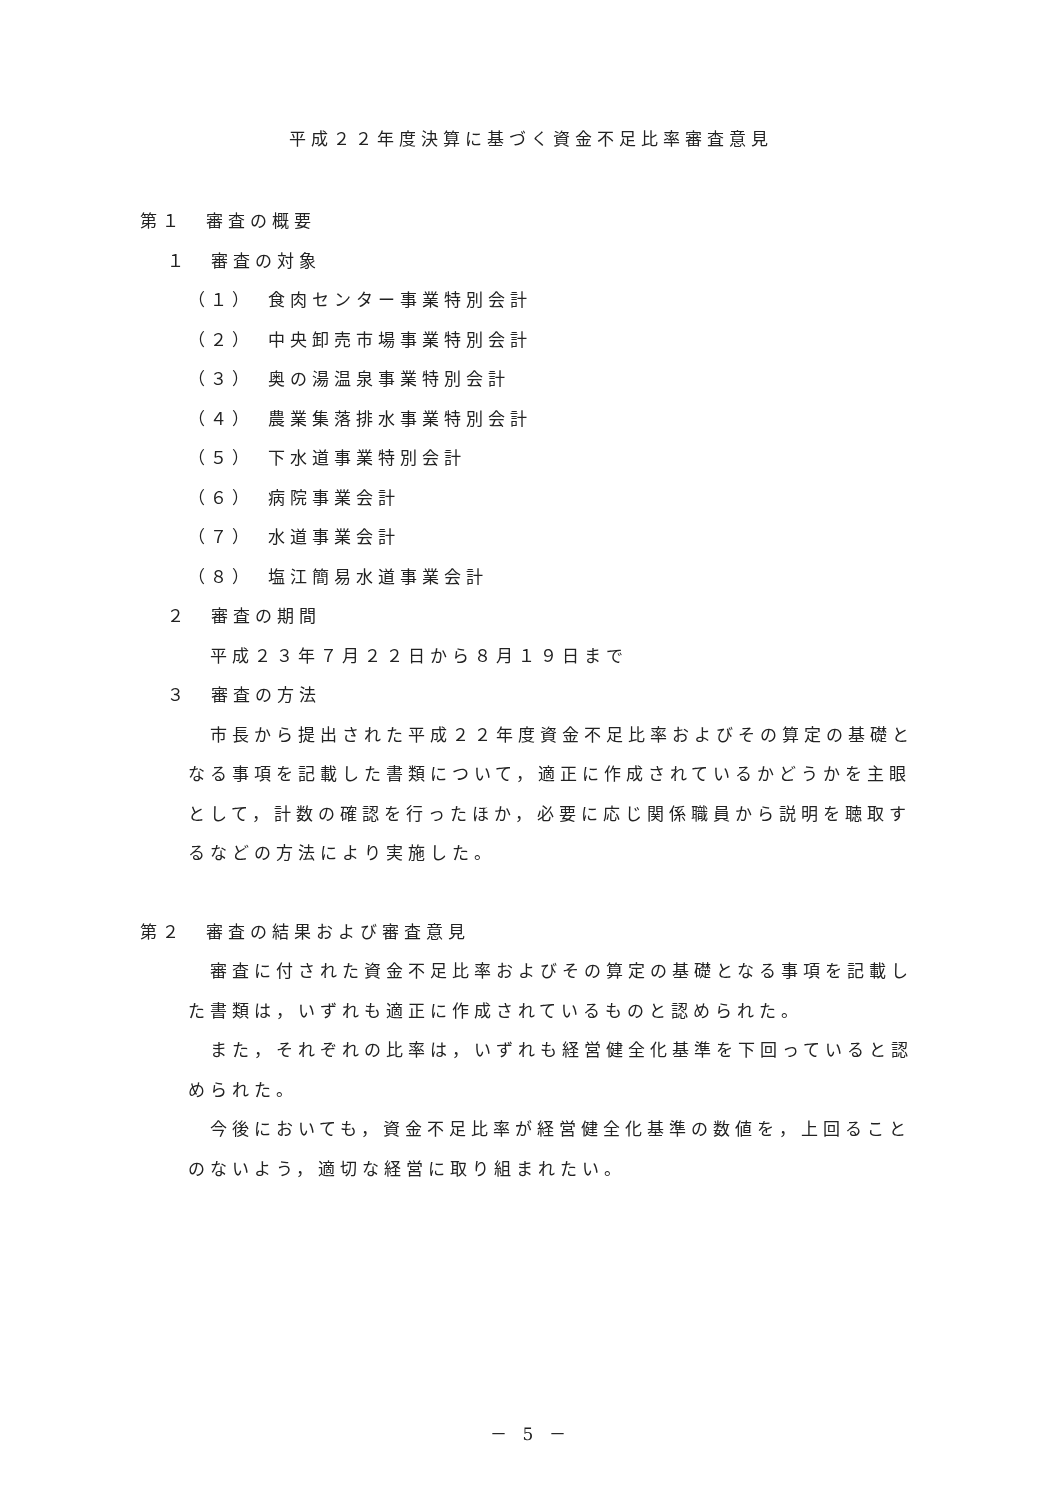平成２２年度決算に基づく資金不足比率審査意見
第１　審査の概要
１　審査の対象
（１）　食肉センター事業特別会計
（２）　中央卸売市場事業特別会計
（３）　奥の湯温泉事業特別会計
（４）　農業集落排水事業特別会計
（５）　下水道事業特別会計
（６）　病院事業会計
（７）　水道事業会計
（８）　塩江簡易水道事業会計
２　審査の期間
平成２３年７月２２日から８月１９日まで
３　審査の方法
市長から提出された平成２２年度資金不足比率およびその算定の基礎となる事項を記載した書類について，適正に作成されているかどうかを主眼として，計数の確認を行ったほか，必要に応じ関係職員から説明を聴取するなどの方法により実施した。
第２　審査の結果および審査意見
審査に付された資金不足比率およびその算定の基礎となる事項を記載した書類は，いずれも適正に作成されているものと認められた。
また，それぞれの比率は，いずれも経営健全化基準を下回っていると認められた。
今後においても，資金不足比率が経営健全化基準の数値を，上回ることのないよう，適切な経営に取り組まれたい。
－ 5 －